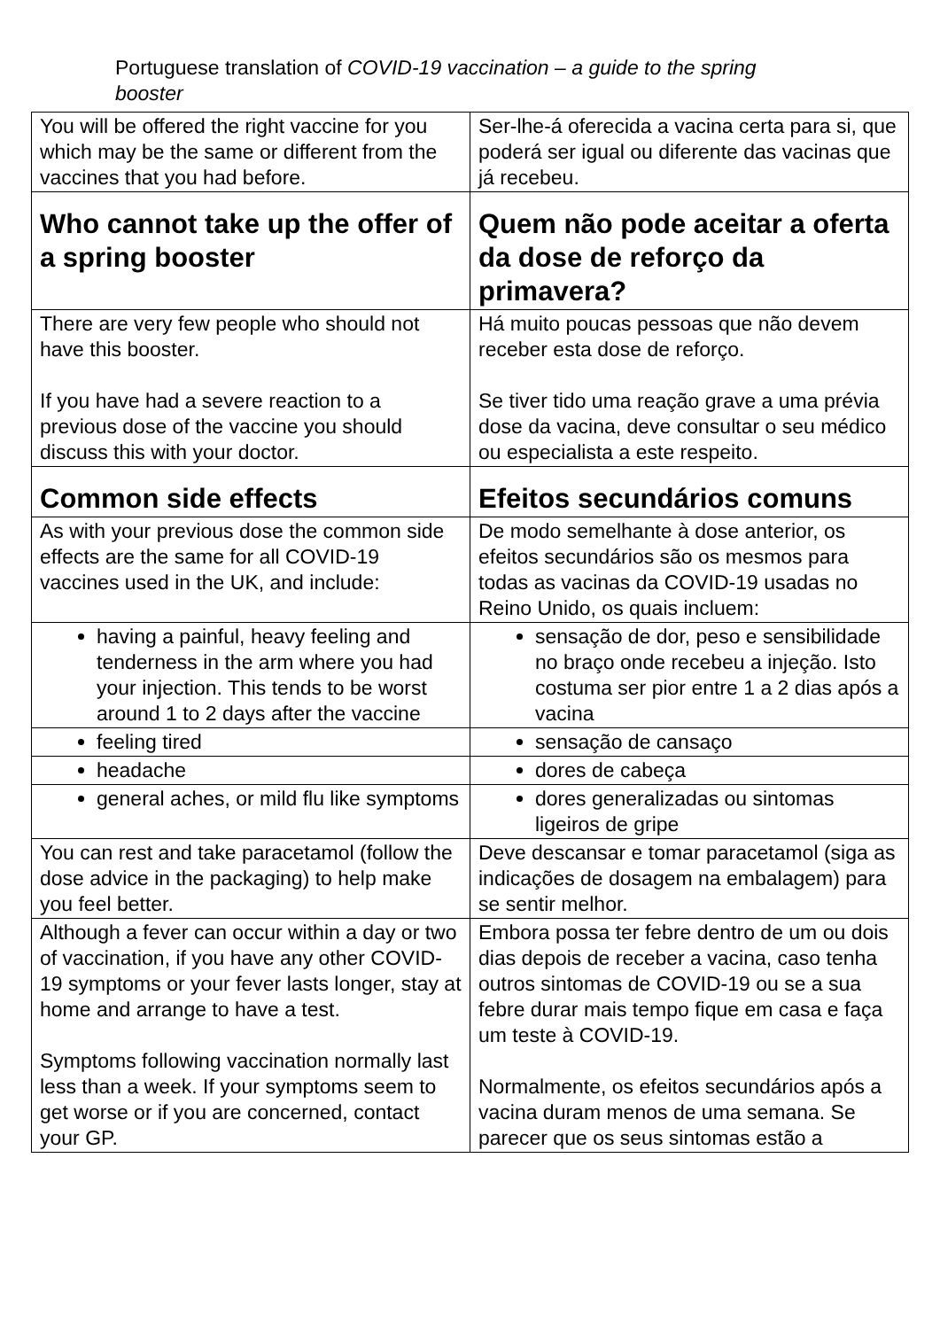Portuguese translation of COVID-19 vaccination – a guide to the spring booster
| You will be offered the right vaccine for you which may be the same or different from the vaccines that you had before. | Ser-lhe-á oferecida a vacina certa para si, que poderá ser igual ou diferente das vacinas que já recebeu. |
| Who cannot take up the offer of a spring booster | Quem não pode aceitar a oferta da dose de reforço da primavera? |
| There are very few people who should not have this booster. If you have had a severe reaction to a previous dose of the vaccine you should discuss this with your doctor. | Há muito poucas pessoas que não devem receber esta dose de reforço. Se tiver tido uma reação grave a uma prévia dose da vacina, deve consultar o seu médico ou especialista a este respeito. |
| Common side effects | Efeitos secundários comuns |
| As with your previous dose the common side effects are the same for all COVID-19 vaccines used in the UK, and include: | De modo semelhante à dose anterior, os efeitos secundários são os mesmos para todas as vacinas da COVID-19 usadas no Reino Unido, os quais incluem: |
| having a painful, heavy feeling and tenderness in the arm where you had your injection. This tends to be worst around 1 to 2 days after the vaccine | sensação de dor, peso e sensibilidade no braço onde recebeu a injeção. Isto costuma ser pior entre 1 a 2 dias após a vacina |
| feeling tired | sensação de cansaço |
| headache | dores de cabeça |
| general aches, or mild flu like symptoms | dores generalizadas ou sintomas ligeiros de gripe |
| You can rest and take paracetamol (follow the dose advice in the packaging) to help make you feel better. | Deve descansar e tomar paracetamol (siga as indicações de dosagem na embalagem) para se sentir melhor. |
| Although a fever can occur within a day or two of vaccination, if you have any other COVID-19 symptoms or your fever lasts longer, stay at home and arrange to have a test. Symptoms following vaccination normally last less than a week. If your symptoms seem to get worse or if you are concerned, contact your GP. | Embora possa ter febre dentro de um ou dois dias depois de receber a vacina, caso tenha outros sintomas de COVID-19 ou se a sua febre durar mais tempo fique em casa e faça um teste à COVID-19. Normalmente, os efeitos secundários após a vacina duram menos de uma semana. Se parecer que os seus sintomas estão a |